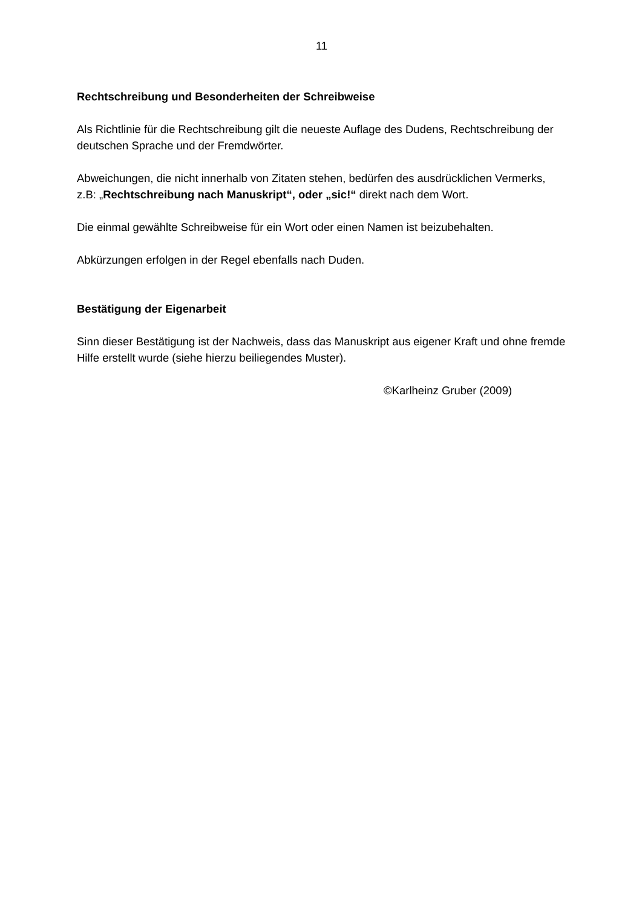11
Rechtschreibung und Besonderheiten der Schreibweise
Als Richtlinie für die Rechtschreibung gilt die neueste Auflage des Dudens, Rechtschreibung der deutschen Sprache und der Fremdwörter.
Abweichungen, die nicht innerhalb von Zitaten stehen, bedürfen des ausdrücklichen Vermerks, z.B: „Rechtschreibung nach Manuskript“, oder „sic!“ direkt nach dem Wort.
Die einmal gewählte Schreibweise für ein Wort oder einen Namen ist beizubehalten.
Abkürzungen erfolgen in der Regel ebenfalls nach Duden.
Bestätigung der Eigenarbeit
Sinn dieser Bestätigung ist der Nachweis, dass das Manuskript aus eigener Kraft und ohne fremde Hilfe erstellt wurde (siehe hierzu beiliegendes Muster).
©Karlheinz Gruber (2009)